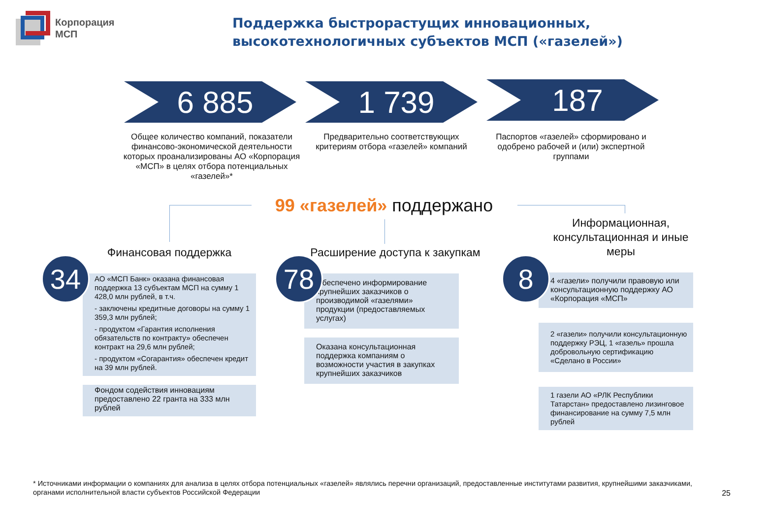Корпорация
МСП
Поддержка быстрорастущих инновационных,
высокотехнологичных субъектов МСП («газелей»)
6 885 1 739
187
Общее количество компаний, показатели финансово-экономической деятельности которых проанализированы АО «Корпорация «МСП» в целях отбора потенциальных «газелей»*
Предварительно соответствующих критериям отбора «газелей» компаний
Паспортов «газелей» сформировано и одобрено рабочей и (или) экспертной группами
99 «газелей» поддержано
Финансовая поддержка
АО «МСП Банк» оказана финансовая поддержка 13 субъектам МСП на сумму 1 428,0 млн рублей, в т.ч.
- заключены кредитные договоры на сумму 1 359,3 млн рублей;
- продуктом «Гарантия исполнения обязательств по контракту» обеспечен контракт на 29,6 млн рублей;
- продуктом «Согарантия» обеспечен кредит на 39 млн рублей.
Фондом содействия инновациям предоставлено 22 гранта на 333 млн рублей
34
Расширение доступа к закупкам
Обеспечено информирование крупнейших заказчиков о производимой «газелями» продукции (предоставляемых услугах)
Оказана консультационная поддержка компаниям о возможности участия в закупках крупнейших заказчиков
78
Информационная, консультационная и иные меры
4 «газели» получили правовую или консультационную поддержку АО «Корпорация «МСП»
2 «газели» получили консультационную поддержку РЭЦ, 1 «газель» прошла добровольную сертификацию «Сделано в России»
1 газели АО «РЛК Республики Татарстан» предоставлено лизинговое финансирование на сумму 7,5 млн рублей
8
* Источниками информации о компаниях для анализа в целях отбора потенциальных «газелей» являлись перечни организаций, предоставленные институтами развития, крупнейшими заказчиками, органами исполнительной власти субъектов Российской Федерации
25